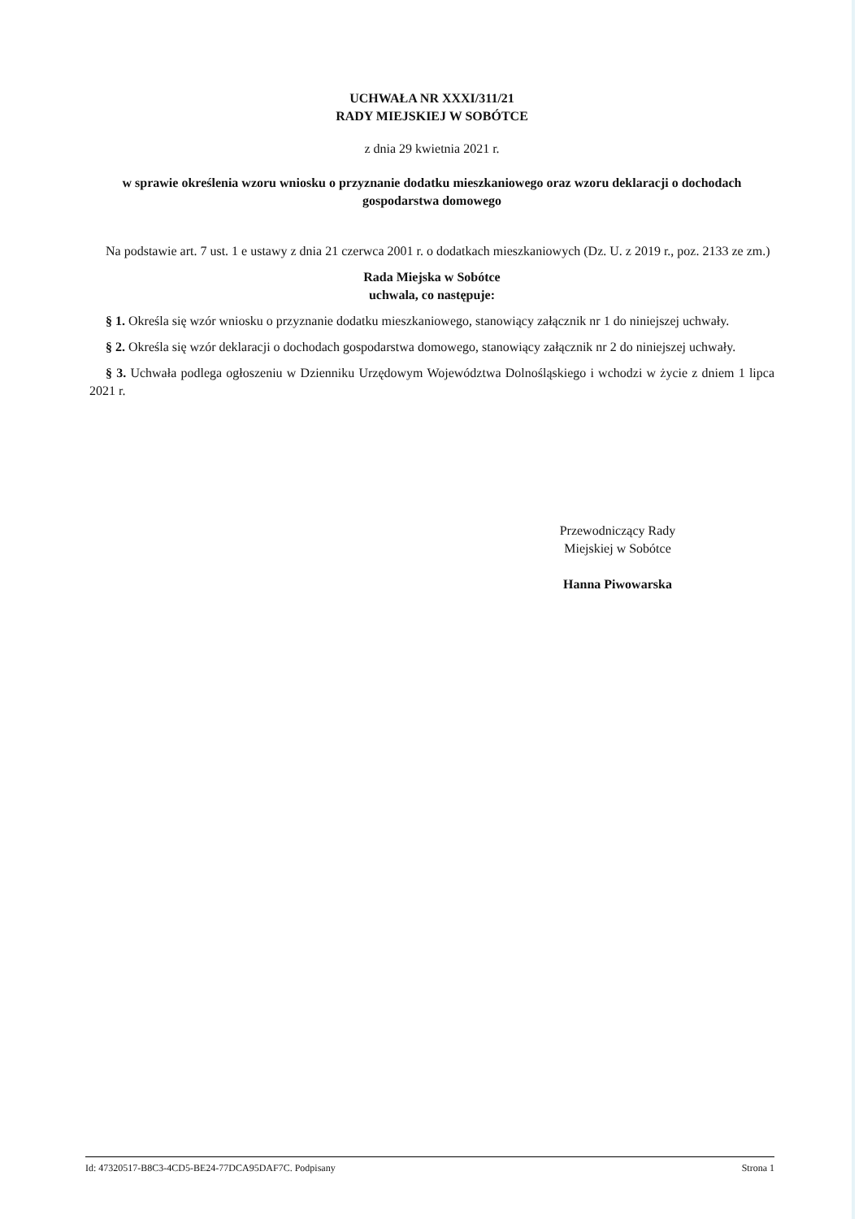UCHWAŁA NR XXXI/311/21
RADY MIEJSKIEJ W SOBÓTCE
z dnia 29 kwietnia 2021 r.
w sprawie określenia wzoru wniosku o przyznanie dodatku mieszkaniowego oraz wzoru deklaracji o dochodach gospodarstwa domowego
Na podstawie art. 7 ust. 1 e ustawy z dnia 21 czerwca 2001 r. o dodatkach mieszkaniowych (Dz. U. z 2019 r., poz. 2133 ze zm.)
Rada Miejska w Sobótce
uchwala, co następuje:
§ 1. Określa się wzór wniosku o przyznanie dodatku mieszkaniowego, stanowiący załącznik nr 1 do niniejszej uchwały.
§ 2. Określa się wzór deklaracji o dochodach gospodarstwa domowego, stanowiący załącznik nr 2 do niniejszej uchwały.
§ 3. Uchwała podlega ogłoszeniu w Dzienniku Urzędowym Województwa Dolnośląskiego i wchodzi w życie z dniem 1 lipca 2021 r.
Przewodniczący Rady
Miejskiej w Sobótce
Hanna Piwowarska
Id: 47320517-B8C3-4CD5-BE24-77DCA95DAF7C. Podpisany Strona 1